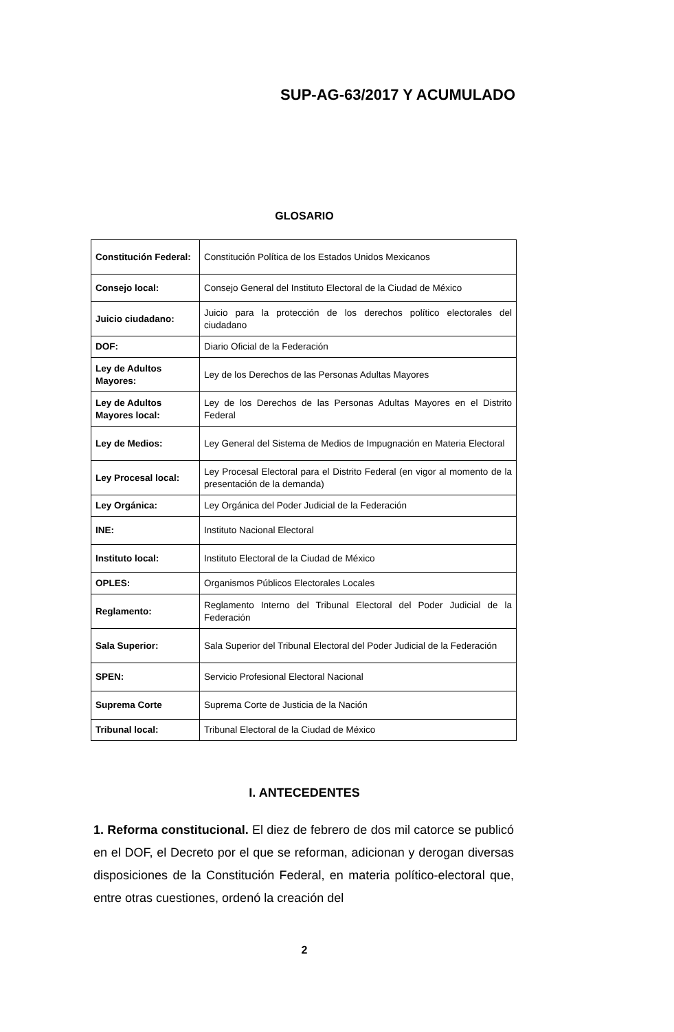SUP-AG-63/2017 Y ACUMULADO
GLOSARIO
| Constitución Federal: | Constitución Política de los Estados Unidos Mexicanos |
| Consejo local: | Consejo General del Instituto Electoral de la Ciudad de México |
| Juicio ciudadano: | Juicio para la protección de los derechos político electorales del ciudadano |
| DOF: | Diario Oficial de la Federación |
| Ley de Adultos Mayores: | Ley de los Derechos de las Personas Adultas Mayores |
| Ley de Adultos Mayores local: | Ley de los Derechos de las Personas Adultas Mayores en el Distrito Federal |
| Ley de Medios: | Ley General del Sistema de Medios de Impugnación en Materia Electoral |
| Ley Procesal local: | Ley Procesal Electoral para el Distrito Federal (en vigor al momento de la presentación de la demanda) |
| Ley Orgánica: | Ley Orgánica del Poder Judicial de la Federación |
| INE: | Instituto Nacional Electoral |
| Instituto local: | Instituto Electoral de la Ciudad de México |
| OPLES: | Organismos Públicos Electorales Locales |
| Reglamento: | Reglamento Interno del Tribunal Electoral del Poder Judicial de la Federación |
| Sala Superior: | Sala Superior del Tribunal Electoral del Poder Judicial de la Federación |
| SPEN: | Servicio Profesional Electoral Nacional |
| Suprema Corte | Suprema Corte de Justicia de la Nación |
| Tribunal local: | Tribunal Electoral de la Ciudad de México |
I. ANTECEDENTES
1. Reforma constitucional. El diez de febrero de dos mil catorce se publicó en el DOF, el Decreto por el que se reforman, adicionan y derogan diversas disposiciones de la Constitución Federal, en materia político-electoral que, entre otras cuestiones, ordenó la creación del
2